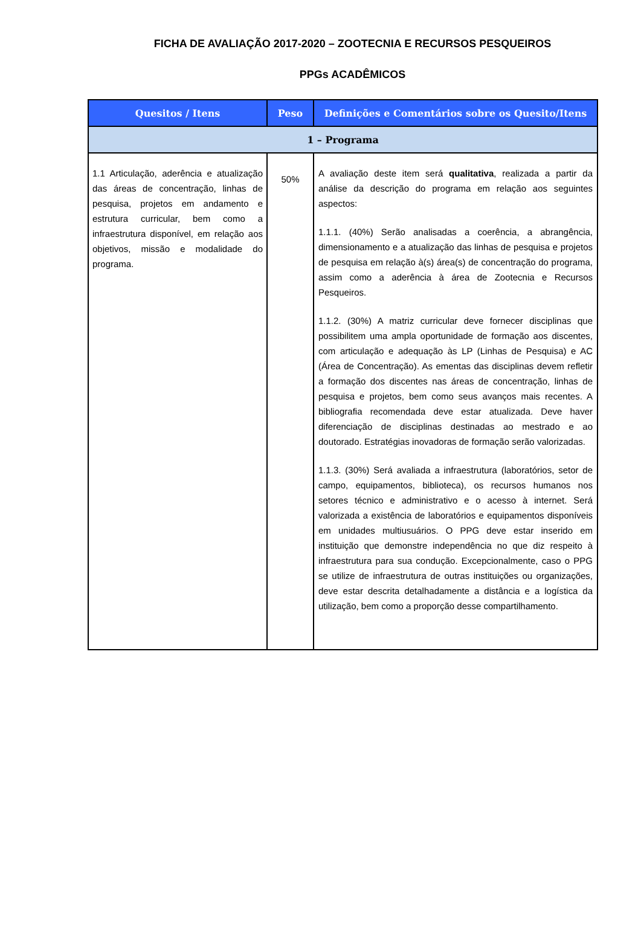FICHA DE AVALIAÇÃO 2017-2020 – ZOOTECNIA E RECURSOS PESQUEIROS
PPGs ACADÊMICOS
| Quesitos / Itens | Peso | Definições e Comentários sobre os Quesito/Itens |
| --- | --- | --- |
| 1 – Programa | | |
| 1.1 Articulação, aderência e atualização das áreas de concentração, linhas de pesquisa, projetos em andamento e estrutura curricular, bem como a infraestrutura disponível, em relação aos objetivos, missão e modalidade do programa. | 50% | A avaliação deste item será qualitativa , realizada a partir da análise da descrição do programa em relação aos seguintes aspectos: 1.1.1. (40%) Serão analisadas a coerência, a abrangência, dimensionamento e a atualização das linhas de pesquisa e projetos de pesquisa em relação à(s) área(s) de concentração do programa, assim como a aderência à área de Zootecnia e Recursos Pesqueiros. 1.1.2. (30%) A matriz curricular deve fornecer disciplinas que possibilitem uma ampla oportunidade de formação aos discentes, com articulação e adequação às LP (Linhas de Pesquisa) e AC (Área de Concentração). As ementas das disciplinas devem refletir a formação dos discentes nas áreas de concentração, linhas de pesquisa e projetos, bem como seus avanços mais recentes. A bibliografia recomendada deve estar atualizada. Deve haver diferenciação de disciplinas destinadas ao mestrado e ao doutorado. Estratégias inovadoras de formação serão valorizadas. 1.1.3. (30%) Será avaliada a infraestrutura (laboratórios, setor de campo, equipamentos, biblioteca), os recursos humanos nos setores técnico e administrativo e o acesso à internet. Será valorizada a existência de laboratórios e equipamentos disponíveis em unidades multiusuários. O PPG deve estar inserido em instituição que demonstre independência no que diz respeito à infraestrutura para sua condução. Excepcionalmente, caso o PPG se utilize de infraestrutura de outras instituições ou organizações, deve estar descrita detalhadamente a distância e a logística da utilização, bem como a proporção desse compartilhamento. |